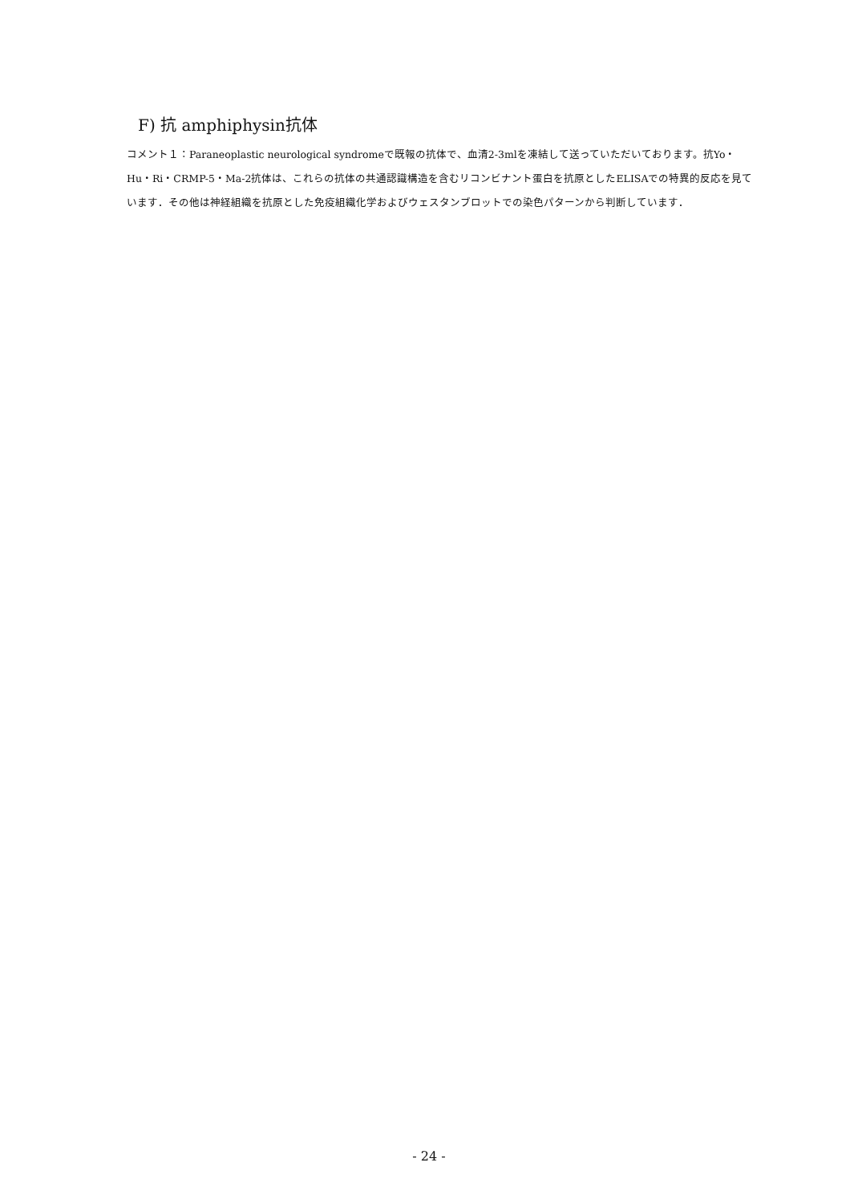F) 抗 amphiphysin抗体
コメント１：Paraneoplastic neurological syndromeで既報の抗体で、血清2-3mlを凍結して送っていただいております。抗Yo・Hu・Ri・CRMP-5・Ma-2抗体は、これらの抗体の共通認識構造を含むリコンビナント蛋白を抗原としたELISAでの特異的反応を見ています．その他は神経組織を抗原とした免疫組織化学およびウェスタンブロットでの染色パターンから判断しています．
- 24 -